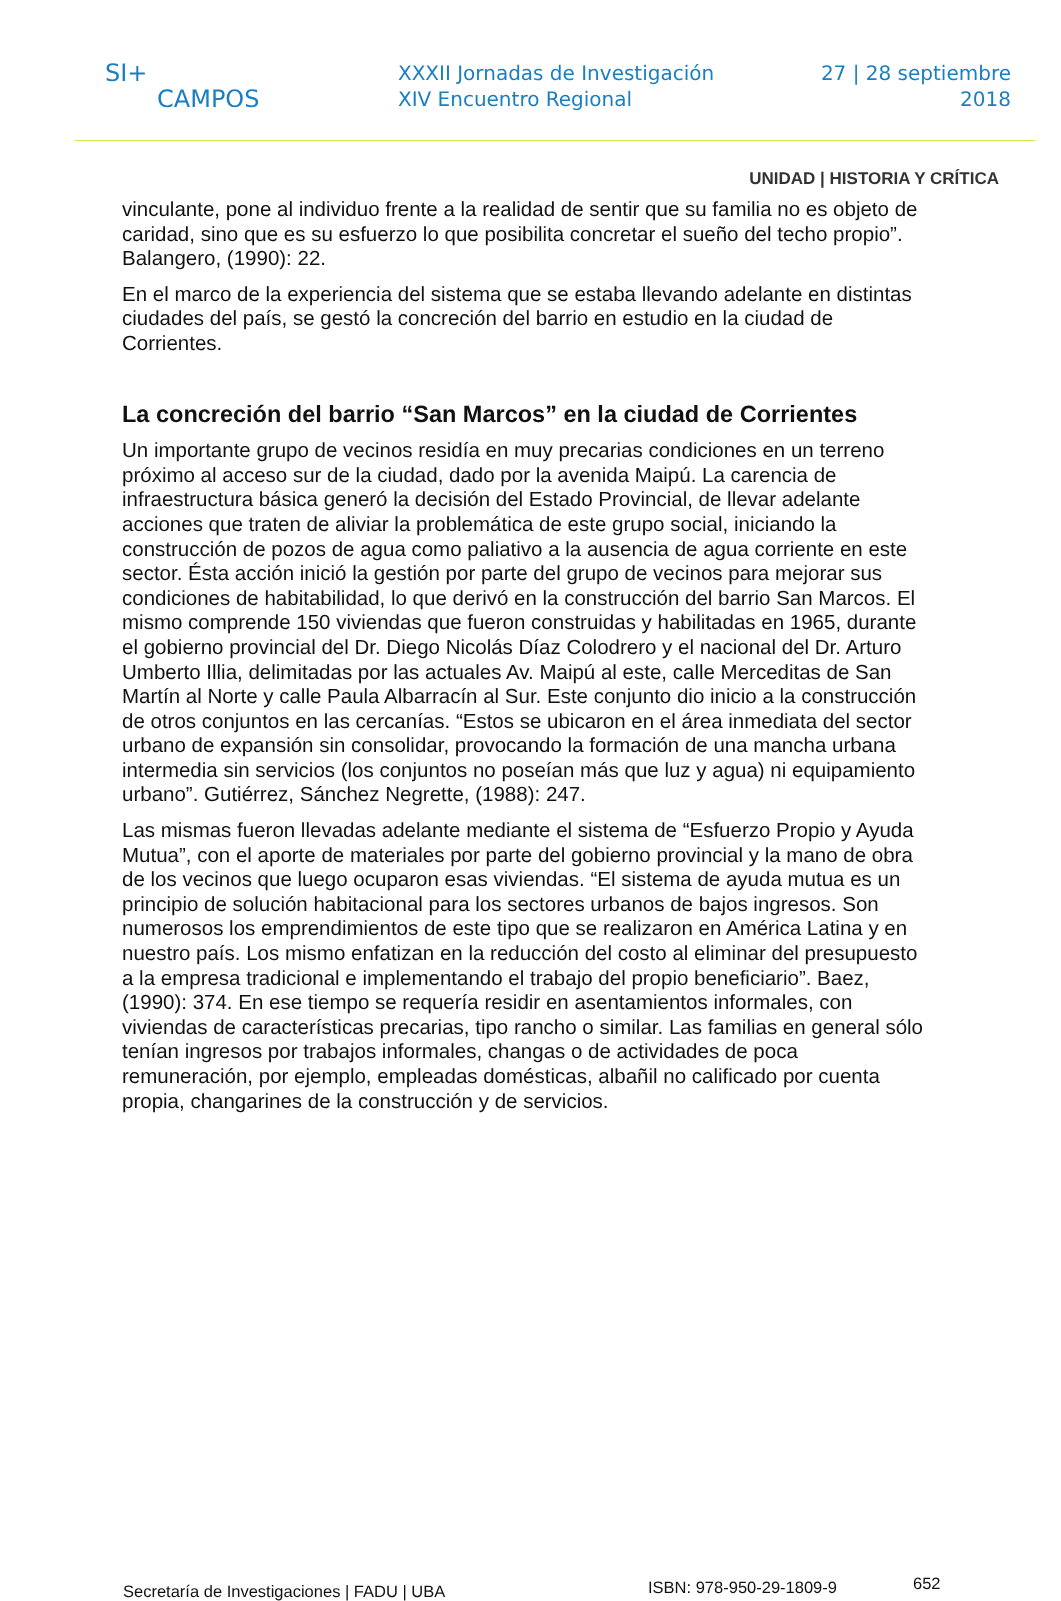SI+
CAMPOS
XXXII Jornadas de Investigación
XIV Encuentro Regional
27 | 28 septiembre
2018
UNIDAD | HISTORIA Y CRÍTICA
vinculante, pone al individuo frente a la realidad de sentir que su familia no es objeto de caridad, sino que es su esfuerzo lo que posibilita concretar el sueño del techo propio”. Balangero, (1990): 22.
En el marco de la experiencia del sistema que se estaba llevando adelante en distintas ciudades del país, se gestó la concreción del barrio en estudio en la ciudad de Corrientes.
La concreción del barrio “San Marcos” en la ciudad de Corrientes
Un importante grupo de vecinos residía en muy precarias condiciones en un terreno próximo al acceso sur de la ciudad, dado por la avenida Maipú. La carencia de infraestructura básica generó la decisión del Estado Provincial, de llevar adelante acciones que traten de aliviar la problemática de este grupo social, iniciando la construcción de pozos de agua como paliativo a la ausencia de agua corriente en este sector. Ésta acción inició la gestión por parte del grupo de vecinos para mejorar sus condiciones de habitabilidad, lo que derivó en la construcción del barrio San Marcos. El mismo comprende 150 viviendas que fueron construidas y habilitadas en 1965, durante el gobierno provincial del Dr. Diego Nicolás Díaz Colodrero y el nacional del Dr. Arturo Umberto Illia, delimitadas por las actuales Av. Maipú al este, calle Merceditas de San Martín al Norte y calle Paula Albarracín al Sur. Este conjunto dio inicio a la construcción de otros conjuntos en las cercanías. “Estos se ubicaron en el área inmediata del sector urbano de expansión sin consolidar, provocando la formación de una mancha urbana intermedia sin servicios (los conjuntos no poseían más que luz y agua) ni equipamiento urbano”. Gutiérrez, Sánchez Negrette, (1988): 247.
Las mismas fueron llevadas adelante mediante el sistema de “Esfuerzo Propio y Ayuda Mutua”, con el aporte de materiales por parte del gobierno provincial y la mano de obra de los vecinos que luego ocuparon esas viviendas. “El sistema de ayuda mutua es un principio de solución habitacional para los sectores urbanos de bajos ingresos. Son numerosos los emprendimientos de este tipo que se realizaron en América Latina y en nuestro país. Los mismo enfatizan en la reducción del costo al eliminar del presupuesto a la empresa tradicional e implementando el trabajo del propio beneficiario”. Baez, (1990): 374. En ese tiempo se requería residir en asentamientos informales, con viviendas de características precarias, tipo rancho o similar. Las familias en general sólo tenían ingresos por trabajos informales, changas o de actividades de poca remuneración, por ejemplo, empleadas domésticas, albañil no calificado por cuenta propia, changarines de la construcción y de servicios.
Secretaría de Investigaciones | FADU | UBA
ISBN: 978-950-29-1809-9
652